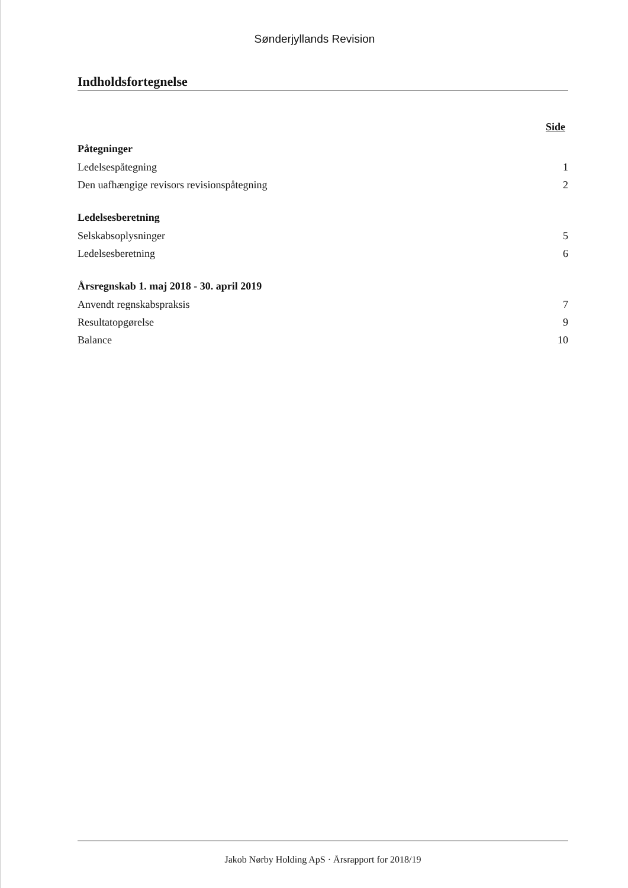Sønderjyllands Revision
Indholdsfortegnelse
Side
Påtegninger
Ledelsespåtegning 1
Den uafhængige revisors revisionspåtegning 2
Ledelsesberetning
Selskabsoplysninger 5
Ledelsesberetning 6
Årsregnskab 1. maj 2018 - 30. april 2019
Anvendt regnskabspraksis 7
Resultatopgørelse 9
Balance 10
Jakob Nørby Holding ApS · Årsrapport for 2018/19